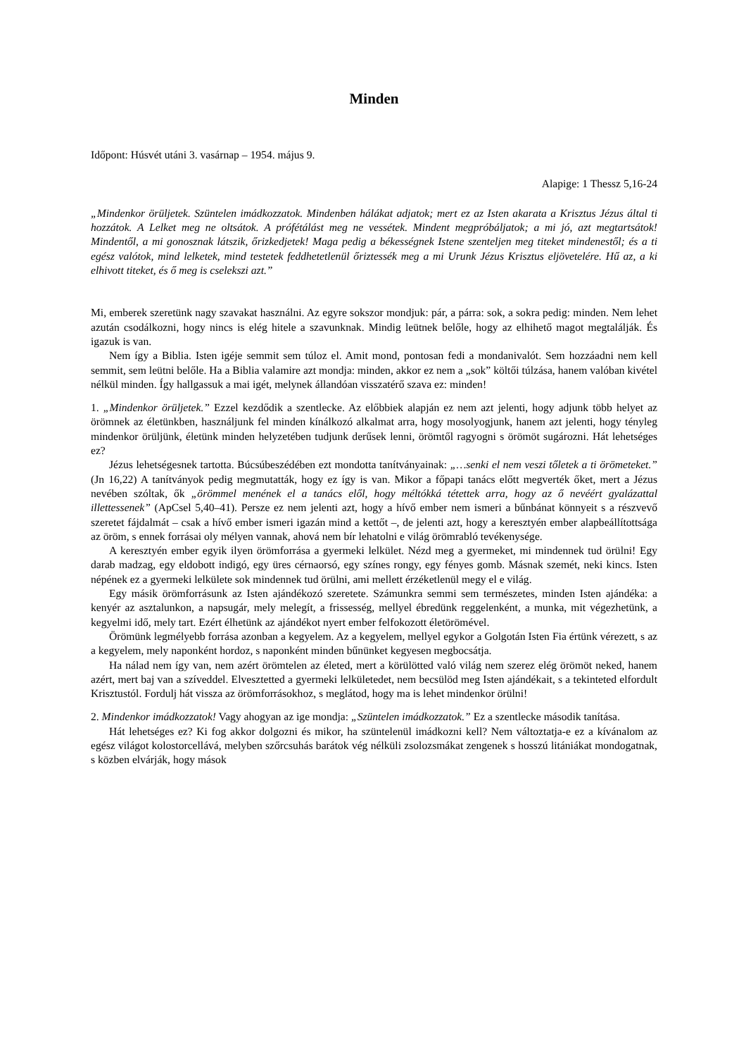Minden
Időpont: Húsvét utáni 3. vasárnap – 1954. május 9.
Alapige: 1 Thessz 5,16-24
„Mindenkor örüljetek. Szüntelen imádkozzatok. Mindenben hálákat adjatok; mert ez az Isten akarata a Krisztus Jézus által ti hozzátok. A Lelket meg ne oltsátok. A prófétálást meg ne vessétek. Mindent megpróbáljatok; a mi jó, azt megtartsátok! Mindentől, a mi gonosznak látszik, őrizkedjetek! Maga pedig a békességnek Istene szenteljen meg titeket mindenestől; és a ti egész valótok, mind lelketek, mind testetek feddhetetlenül őriztessék meg a mi Urunk Jézus Krisztus eljövetelére. Hű az, a ki elhivott titeket, és ő meg is cselekszi azt.”
Mi, emberek szeretünk nagy szavakat használni. Az egyre sokszor mondjuk: pár, a párra: sok, a sokra pedig: minden. Nem lehet azután csodálkozni, hogy nincs is elég hitele a szavunknak. Mindig leütnek belőle, hogy az elhihető magot megtalálják. És igazuk is van.
Nem így a Biblia. Isten igéje semmit sem túloz el. Amit mond, pontosan fedi a mondanivalót. Sem hozzáadni nem kell semmit, sem leütni belőle. Ha a Biblia valamire azt mondja: minden, akkor ez nem a „sok” költői túlzása, hanem valóban kivétel nélkül minden. Így hallgassuk a mai igét, melynek állandóan visszatérő szava ez: minden!
1. „Mindenkor örüljetek.” Ezzel kezdődik a szentlecke. Az előbbiek alapján ez nem azt jelenti, hogy adjunk több helyet az örömnek az életünkben, használjunk fel minden kínálkozó alkalmat arra, hogy mosolyogjunk, hanem azt jelenti, hogy tényleg mindenkor örüljünk, életünk minden helyzetében tudjunk derűsek lenni, örömtől ragyogni s örömöt sugározni. Hát lehetséges ez?
Jézus lehetségesnek tartotta. Búcsúbeszédében ezt mondotta tanítványainak: „…senki el nem veszi tőletek a ti örömeteket.” (Jn 16,22) A tanítványok pedig megmutatták, hogy ez így is van. Mikor a főpapi tanács előtt megverték őket, mert a Jézus nevében szóltak, ők „örömmel menének el a tanács elől, hogy méltókká tétettek arra, hogy az ő nevéért gyalázattal illettessenek” (ApCsel 5,40–41). Persze ez nem jelenti azt, hogy a hívő ember nem ismeri a bűnbánat könnyeit s a részvevő szeretet fájdalmát – csak a hívő ember ismeri igazán mind a kettőt –, de jelenti azt, hogy a keresztyén ember alapbeállítottsága az öröm, s ennek forrásai oly mélyen vannak, ahová nem bír lehatolni e világ örömrabló tevékenysége.
A keresztyén ember egyik ilyen örömforrása a gyermeki lelkület. Nézd meg a gyermeket, mi mindennek tud örülni! Egy darab madzag, egy eldobott indigó, egy üres cérnaorsó, egy színes rongy, egy fényes gomb. Másnak szemét, neki kincs. Isten népének ez a gyermeki lelkülete sok mindennek tud örülni, ami mellett érzéketlenül megy el e világ.
Egy másik örömforrásunk az Isten ajándékozó szeretete. Számunkra semmi sem természetes, minden Isten ajándéka: a kenyér az asztalunkon, a napsugár, mely melegít, a frissesség, mellyel ébredünk reggelenként, a munka, mit végezhetünk, a kegyelmi idő, mely tart. Ezért élhetünk az ajándékot nyert ember felfokozott életörömével.
Örömünk legmélyebb forrása azonban a kegyelem. Az a kegyelem, mellyel egykor a Golgotán Isten Fia értünk vérezett, s az a kegyelem, mely naponként hordoz, s naponként minden bűnünket kegyesen megbocsátja.
Ha nálad nem így van, nem azért örömtelen az életed, mert a körülötted való világ nem szerez elég örömöt neked, hanem azért, mert baj van a szíveddel. Elvesztetted a gyermeki lelkületedet, nem becsülöd meg Isten ajándékait, s a tekinteted elfordult Krisztustól. Fordulj hát vissza az örömforrásokhoz, s meglátod, hogy ma is lehet mindenkor örülni!
2. Mindenkor imádkozzatok! Vagy ahogyan az ige mondja: „Szüntelen imádkozzatok.” Ez a szentlecke második tanítása.
Hát lehetséges ez? Ki fog akkor dolgozni és mikor, ha szüntelenül imádkozni kell? Nem változtatja-e ez a kívánalom az egész világot kolostorcellává, melyben szőrcsuhás barátok vég nélküli zsolozsmákat zengenek s hosszú litániákat mondogatnak, s közben elvárják, hogy mások